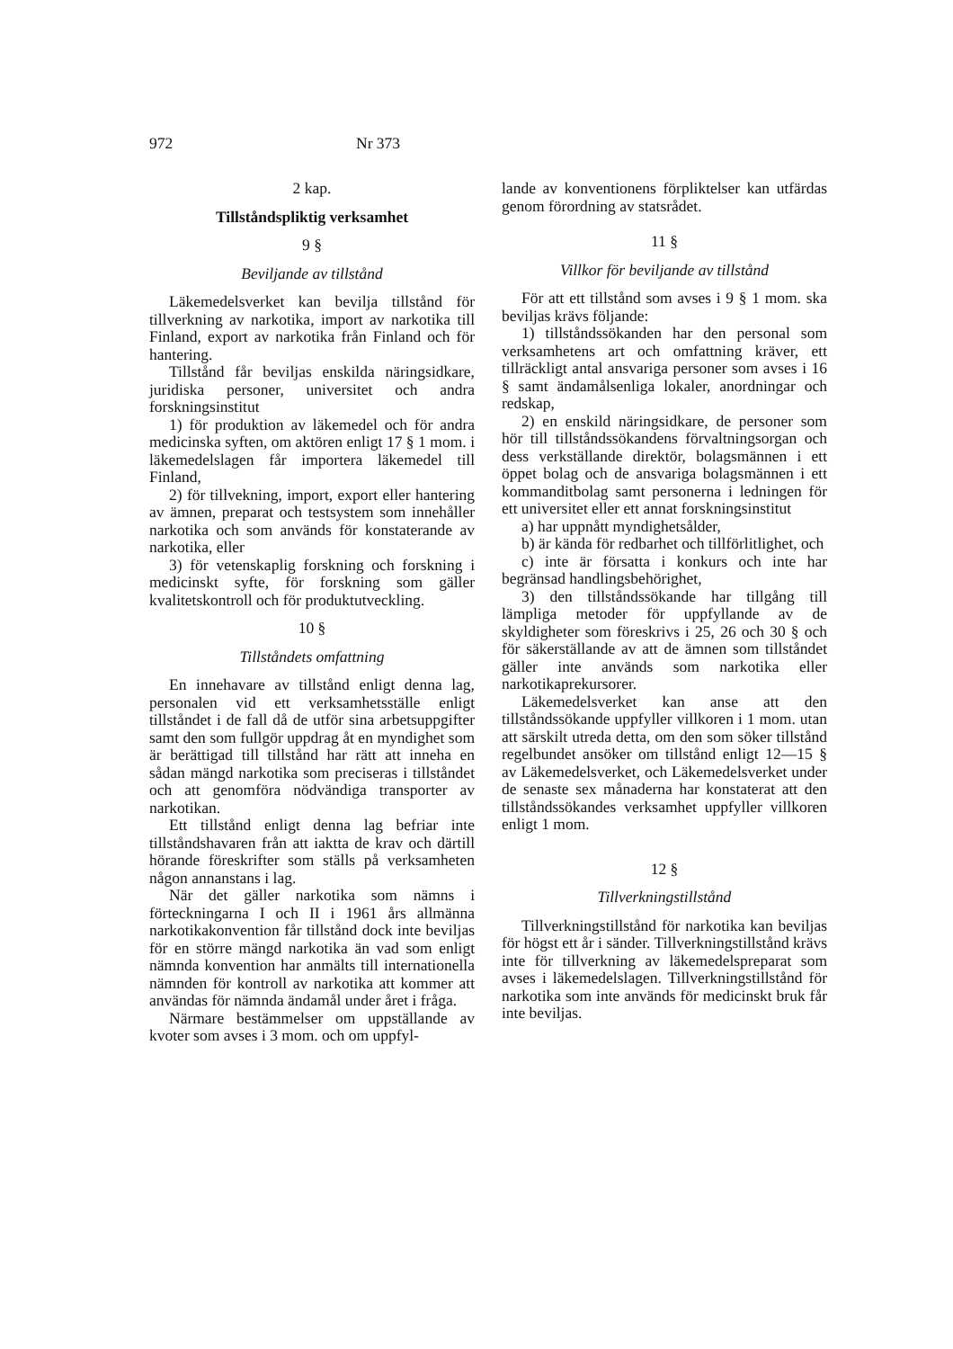972 Nr 373
2 kap.
Tillståndspliktig verksamhet
9 §
Beviljande av tillstånd
Läkemedelsverket kan bevilja tillstånd för tillverkning av narkotika, import av narkotika till Finland, export av narkotika från Finland och för hantering.
Tillstånd får beviljas enskilda näringsidkare, juridiska personer, universitet och andra forskningsinstitut
1) för produktion av läkemedel och för andra medicinska syften, om aktören enligt 17 § 1 mom. i läkemedelslagen får importera läkemedel till Finland,
2) för tillvekning, import, export eller hantering av ämnen, preparat och testsystem som innehåller narkotika och som används för konstaterande av narkotika, eller
3) för vetenskaplig forskning och forskning i medicinskt syfte, för forskning som gäller kvalitetskontroll och för produktutveckling.
10 §
Tillståndets omfattning
En innehavare av tillstånd enligt denna lag, personalen vid ett verksamhetsställe enligt tillståndet i de fall då de utför sina arbetsuppgifter samt den som fullgör uppdrag åt en myndighet som är berättigad till tillstånd har rätt att inneha en sådan mängd narkotika som preciseras i tillståndet och att genomföra nödvändiga transporter av narkotikan.
Ett tillstånd enligt denna lag befriar inte tillståndshavaren från att iaktta de krav och därtill hörande föreskrifter som ställs på verksamheten någon annanstans i lag.
När det gäller narkotika som nämns i förteckningarna I och II i 1961 års allmänna narkotikakonvention får tillstånd dock inte beviljas för en större mängd narkotika än vad som enligt nämnda konvention har anmälts till internationella nämnden för kontroll av narkotika att kommer att användas för nämnda ändamål under året i fråga.
Närmare bestämmelser om uppställande av kvoter som avses i 3 mom. och om uppfyl-
lande av konventionens förpliktelser kan utfärdas genom förordning av statsrådet.
11 §
Villkor för beviljande av tillstånd
För att ett tillstånd som avses i 9 § 1 mom. ska beviljas krävs följande:
1) tillståndssökanden har den personal som verksamhetens art och omfattning kräver, ett tillräckligt antal ansvariga personer som avses i 16 § samt ändamålsenliga lokaler, anordningar och redskap,
2) en enskild näringsidkare, de personer som hör till tillståndssökandens förvaltningsorgan och dess verkställande direktör, bolagsmännen i ett öppet bolag och de ansvariga bolagsmännen i ett kommanditbolag samt personerna i ledningen för ett universitet eller ett annat forskningsinstitut
a) har uppnått myndighetsålder,
b) är kända för redbarhet och tillförlitlighet, och
c) inte är försatta i konkurs och inte har begränsad handlingsbehörighet,
3) den tillståndssökande har tillgång till lämpliga metoder för uppfyllande av de skyldigheter som föreskrivs i 25, 26 och 30 § och för säkerställande av att de ämnen som tillståndet gäller inte används som narkotika eller narkotikaprekursorer.
Läkemedelsverket kan anse att den tillståndssökande uppfyller villkoren i 1 mom. utan att särskilt utreda detta, om den som söker tillstånd regelbundet ansöker om tillstånd enligt 12—15 § av Läkemedelsverket, och Läkemedelsverket under de senaste sex månaderna har konstaterat att den tillståndssökandes verksamhet uppfyller villkoren enligt 1 mom.
12 §
Tillverkningstillstånd
Tillverkningstillstånd för narkotika kan beviljas för högst ett år i sänder. Tillverkningstillstånd krävs inte för tillverkning av läkemedelspreparat som avses i läkemedelslagen. Tillverkningstillstånd för narkotika som inte används för medicinskt bruk får inte beviljas.